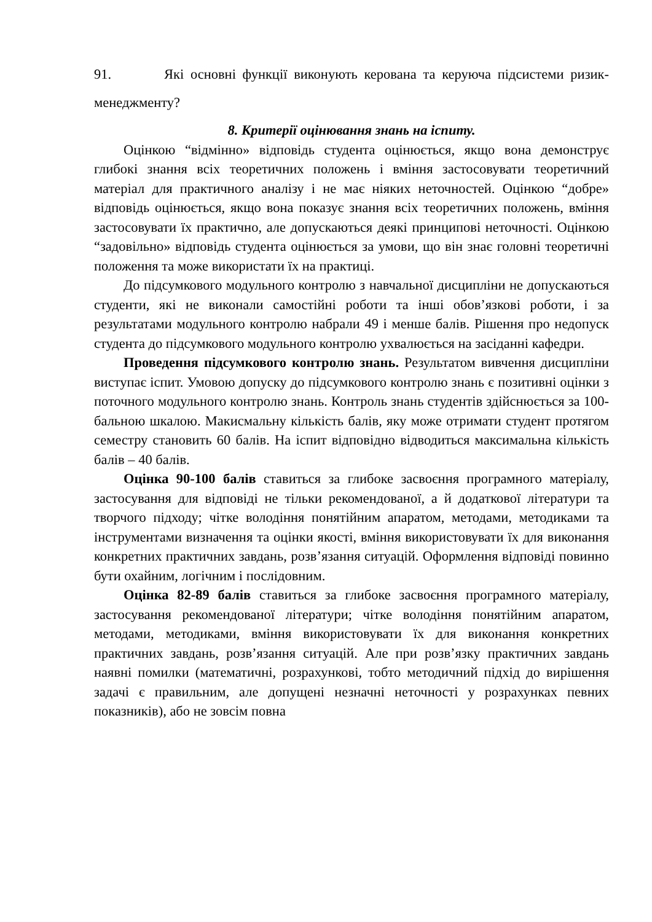91. Які основні функції виконують керована та керуюча підсистеми ризик- менеджменту?
8. Критерії оцінювання знань на іспиту.
Оцінкою “відмінно» відповідь студента оцінюється, якщо вона демонструє глибокі знання всіх теоретичних положень і вміння застосовувати теоретичний матеріал для практичного аналізу і не має ніяких неточностей. Оцінкою “добре» відповідь оцінюється, якщо вона показує знання всіх теоретичних положень, вміння застосовувати їх практично, але допускаються деякі принципові неточності. Оцінкою “задовільно» відповідь студента оцінюється за умови, що він знає головні теоретичні положення та може використати їх на практиці.
До підсумкового модульного контролю з навчальної дисципліни не допускаються студенти, які не виконали самостійні роботи та інші обов’язкові роботи, і за результатами модульного контролю набрали 49 і менше балів. Рішення про недопуск студента до підсумкового модульного контролю ухвалюється на засіданні кафедри.
Проведення підсумкового контролю знань. Результатом вивчення дисципліни виступає іспит. Умовою допуску до підсумкового контролю знань є позитивні оцінки з поточного модульного контролю знань. Контроль знань студентів здійснюється за 100-бальною шкалою. Макисмальну кількість балів, яку може отримати студент протягом семестру становить 60 балів. На іспит відповідно відводиться максимальна кількість балів – 40 балів.
Оцінка 90-100 балів ставиться за глибоке засвоєння програмного матеріалу, застосування для відповіді не тільки рекомендованої, а й додаткової літератури та творчого підходу; чітке володіння понятійним апаратом, методами, методиками та інструментами визначення та оцінки якості, вміння використовувати їх для виконання конкретних практичних завдань, розв’язання ситуацій. Оформлення відповіді повинно бути охайним, логічним і послідовним.
Оцінка 82-89 балів ставиться за глибоке засвоєння програмного матеріалу, застосування рекомендованої літератури; чітке володіння понятійним апаратом, методами, методиками, вміння використовувати їх для виконання конкретних практичних завдань, розв’язання ситуацій. Але при розв’язку практичних завдань наявні помилки (математичні, розрахункові, тобто методичний підхід до вирішення задачі є правильним, але допущені незначні неточності у розрахунках певних показників), або не зовсім повна